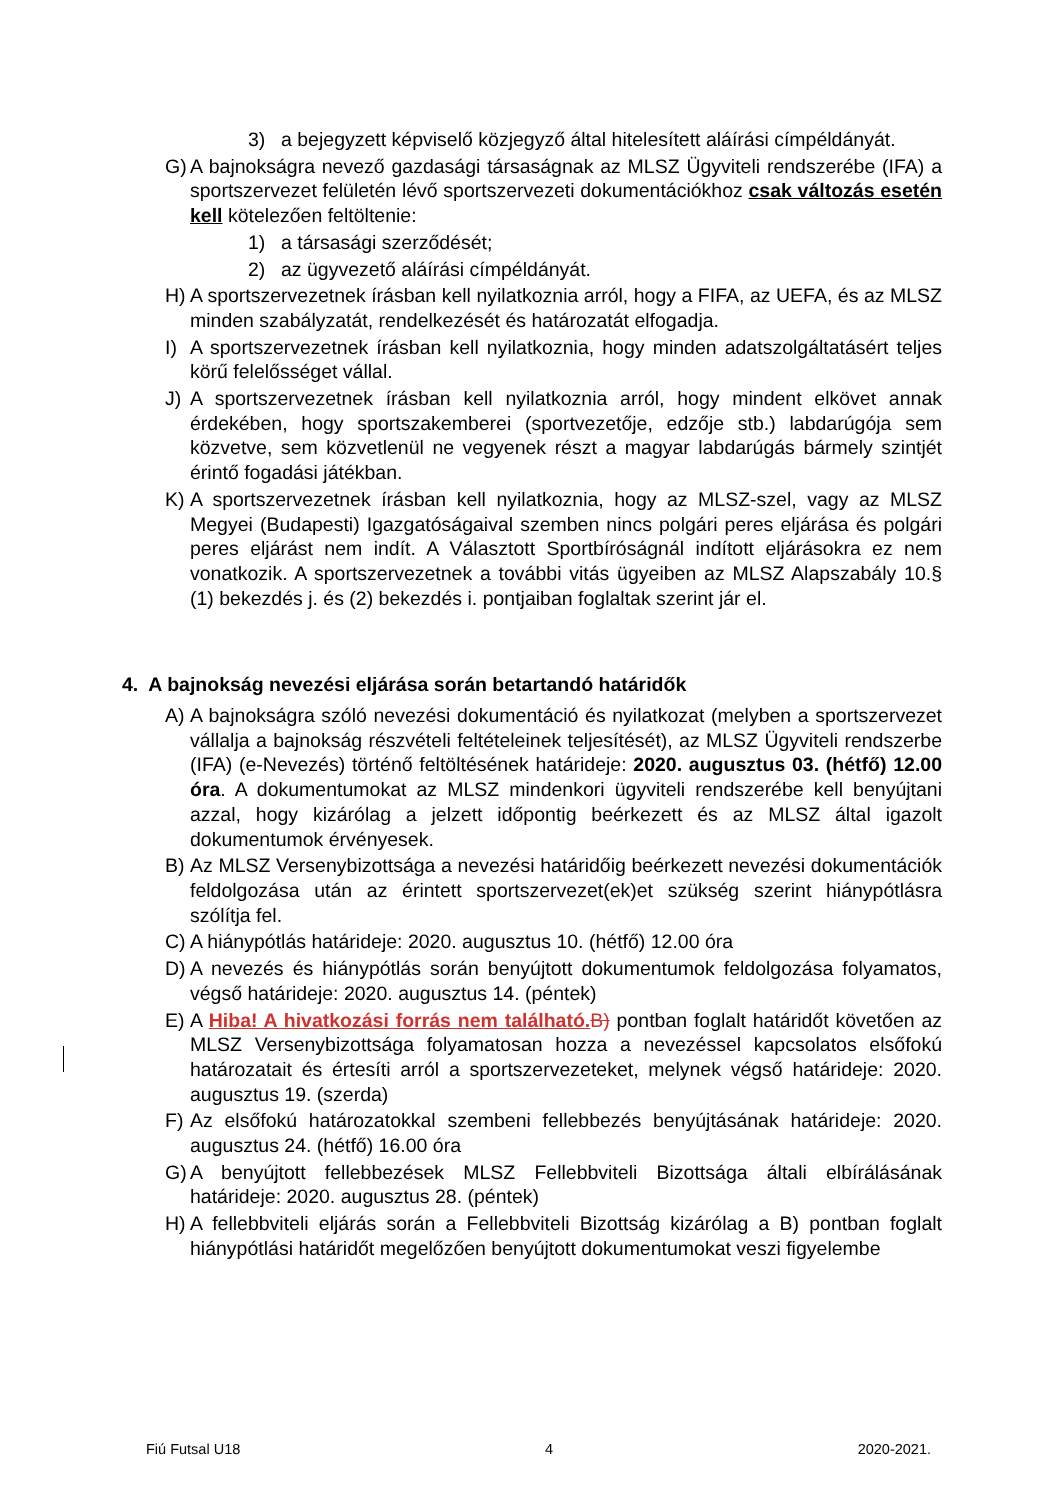3) a bejegyzett képviselő közjegyző által hitelesített aláírási címpéldányát.
G) A bajnokságra nevező gazdasági társaságnak az MLSZ Ügyviteli rendszerébe (IFA) a sportszervezet felületén lévő sportszervezeti dokumentációkhoz csak változás esetén kell kötelezően feltöltenie:
1) a társasági szerződését;
2) az ügyvezető aláírási címpéldányát.
H) A sportszervezetnek írásban kell nyilatkoznia arról, hogy a FIFA, az UEFA, és az MLSZ minden szabályzatát, rendelkezését és határozatát elfogadja.
I) A sportszervezetnek írásban kell nyilatkoznia, hogy minden adatszolgáltatásért teljes körű felelősséget vállal.
J) A sportszervezetnek írásban kell nyilatkoznia arról, hogy mindent elkövet annak érdekében, hogy sportszakemberei (sportvezetője, edzője stb.) labdarúgója sem közvetve, sem közvetlenül ne vegyenek részt a magyar labdarúgás bármely szintjét érintő fogadási játékban.
K) A sportszervezetnek írásban kell nyilatkoznia, hogy az MLSZ-szel, vagy az MLSZ Megyei (Budapesti) Igazgatóságaival szemben nincs polgári peres eljárása és polgári peres eljárást nem indít. A Választott Sportbíróságnál indított eljárásokra ez nem vonatkozik. A sportszervezetnek a további vitás ügyeiben az MLSZ Alapszabály 10.§ (1) bekezdés j. és (2) bekezdés i. pontjaiban foglaltak szerint jár el.
4. A bajnokság nevezési eljárása során betartandó határidők
A) A bajnokságra szóló nevezési dokumentáció és nyilatkozat (melyben a sportszervezet vállalja a bajnokság részvételi feltételeinek teljesítését), az MLSZ Ügyviteli rendszerbe (IFA) (e-Nevezés) történő feltöltésének határideje: 2020. augusztus 03. (hétfő) 12.00 óra. A dokumentumokat az MLSZ mindenkori ügyviteli rendszerébe kell benyújtani azzal, hogy kizárólag a jelzett időpontig beérkezett és az MLSZ által igazolt dokumentumok érvényesek.
B) Az MLSZ Versenybizottsága a nevezési határidőig beérkezett nevezési dokumentációk feldolgozása után az érintett sportszervezet(ek)et szükség szerint hiánypótlásra szólítja fel.
C) A hiánypótlás határideje: 2020. augusztus 10. (hétfő) 12.00 óra
D) A nevezés és hiánypótlás során benyújtott dokumentumok feldolgozása folyamatos, végső határideje: 2020. augusztus 14. (péntek)
E) A Hiba! A hivatkozási forrás nem található. B) pontban foglalt határidőt követően az MLSZ Versenybizottsága folyamatosan hozza a nevezéssel kapcsolatos elsőfokú határozatait és értesíti arról a sportszervezeteket, melynek végső határideje: 2020. augusztus 19. (szerda)
F) Az elsőfokú határozatokkal szembeni fellebbezés benyújtásának határideje: 2020. augusztus 24. (hétfő) 16.00 óra
G) A benyújtott fellebbezések MLSZ Fellebbviteli Bizottsága általi elbírálásának határideje: 2020. augusztus 28. (péntek)
H) A fellebbviteli eljárás során a Fellebbviteli Bizottság kizárólag a B) pontban foglalt hiánypótlási határidőt megelőzően benyújtott dokumentumokat veszi figyelembe
Fiú Futsal U18 4 2020-2021.